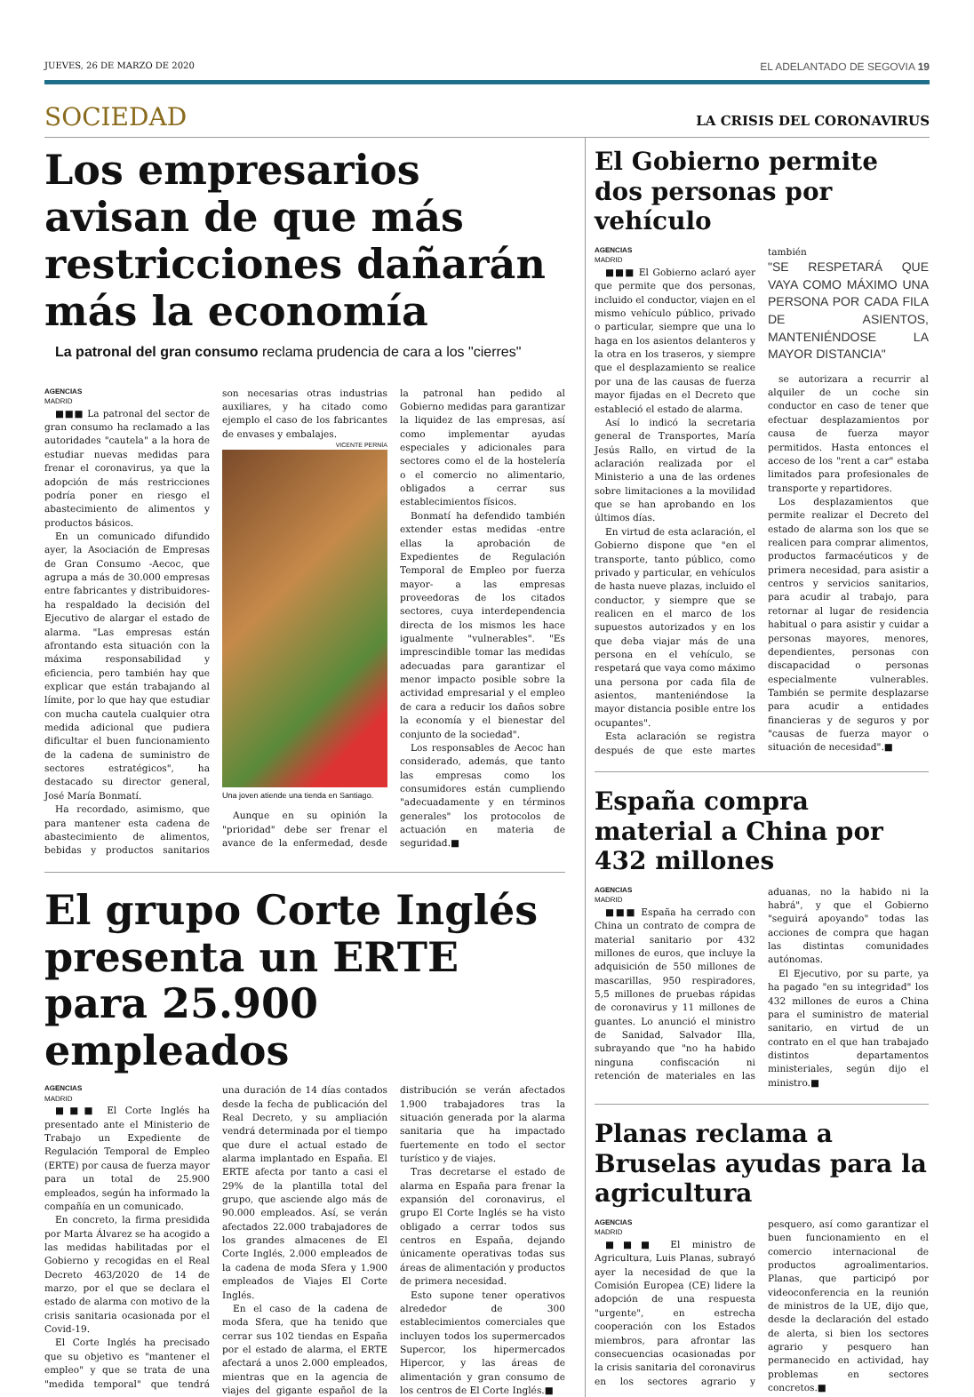JUEVES, 26 DE MARZO DE 2020 EL ADELANTADO DE SEGOVIA 19
SOCIEDAD LA CRISIS DEL CORONAVIRUS
Los empresarios avisan de que más restricciones dañarán más la economía
La patronal del gran consumo reclama prudencia de cara a los "cierres"
AGENCIAS
MADRID
■■■ La patronal del sector de gran consumo ha reclamado a las autoridades "cautela" a la hora de estudiar nuevas medidas para frenar el coronavirus, ya que la adopción de más restricciones podría poner en riesgo el abastecimiento de alimentos y productos básicos.
En un comunicado difundido ayer, la Asociación de Empresas de Gran Consumo -Aecoc, que agrupa a más de 30.000 empresas entre fabricantes y distribuidores- ha respaldado la decisión del Ejecutivo de alargar el estado de alarma. "Las empresas están afrontando esta situación con la máxima responsabilidad y eficiencia, pero también hay que explicar que están trabajando al límite, por lo que hay que estudiar con mucha cautela cualquier otra medida adicional que pudiera dificultar el buen funcionamiento de la cadena de suministro de sectores estratégicos", ha destacado su director general, José María Bonmatí.
Ha recordado, asimismo, que para mantener esta cadena de abastecimiento de alimentos, bebidas y productos sanitarios son necesarias otras industrias auxiliares, y ha citado como ejemplo el caso de los fabricantes de envases y embalajes.
VICENTE PERNÍA
Una joven atiende una tienda en Santiago.
Aunque en su opinión la "prioridad" debe ser frenar el avance de la enfermedad, desde la patronal han pedido al Gobierno medidas para garantizar la liquidez de las empresas, así como implementar ayudas especiales y adicionales para sectores como el de la hostelería o el comercio no alimentario, obligados a cerrar sus establecimientos físicos.
Bonmatí ha defendido también extender estas medidas -entre ellas la aprobación de Expedientes de Regulación Temporal de Empleo por fuerza mayor- a las empresas proveedoras de los citados sectores, cuya interdependencia directa de los mismos les hace igualmente "vulnerables". "Es imprescindible tomar las medidas adecuadas para garantizar el menor impacto posible sobre la actividad empresarial y el empleo de cara a reducir los daños sobre la economía y el bienestar del conjunto de la sociedad".
Los responsables de Aecoc han considerado, además, que tanto las empresas como los consumidores están cumpliendo "adecuadamente y en términos generales" los protocolos de actuación en materia de seguridad.■
El grupo Corte Inglés presenta un ERTE para 25.900 empleados
AGENCIAS
MADRID
■■■ El Corte Inglés ha presentado ante el Ministerio de Trabajo un Expediente de Regulación Temporal de Empleo (ERTE) por causa de fuerza mayor para un total de 25.900 empleados, según ha informado la compañía en un comunicado.
En concreto, la firma presidida por Marta Álvarez se ha acogido a las medidas habilitadas por el Gobierno y recogidas en el Real Decreto 463/2020 de 14 de marzo, por el que se declara el estado de alarma con motivo de la crisis sanitaria ocasionada por el Covid-19.
El Corte Inglés ha precisado que su objetivo es "mantener el empleo" y que se trata de una "medida temporal" que tendrá una duración de 14 días contados desde la fecha de publicación del Real Decreto, y su ampliación vendrá determinada por el tiempo que dure el actual estado de alarma implantado en España. El ERTE afecta por tanto a casi el 29% de la plantilla total del grupo, que asciende algo más de 90.000 empleados. Así, se verán afectados 22.000 trabajadores de los grandes almacenes de El Corte Inglés, 2.000 empleados de la cadena de moda Sfera y 1.900 empleados de Viajes El Corte Inglés.
En el caso de la cadena de moda Sfera, que ha tenido que cerrar sus 102 tiendas en España por el estado de alarma, el ERTE afectará a unos 2.000 empleados, mientras que en la agencia de viajes del gigante español de la distribución se verán afectados 1.900 trabajadores tras la situación generada por la alarma sanitaria que ha impactado fuertemente en todo el sector turístico y de viajes.
Tras decretarse el estado de alarma en España para frenar la expansión del coronavirus, el grupo El Corte Inglés se ha visto obligado a cerrar todos sus centros en España, dejando únicamente operativas todas sus áreas de alimentación y productos de primera necesidad.
Esto supone tener operativos alrededor de 300 establecimientos comerciales que incluyen todos los supermercados Supercor, los hipermercados Hipercor, y las áreas de alimentación y gran consumo de los centros de El Corte Inglés.■
El Gobierno permite dos personas por vehículo
AGENCIAS
MADRID
■■■ El Gobierno aclaró ayer que permite que dos personas, incluido el conductor, viajen en el mismo vehículo público, privado o particular, siempre que una lo haga en los asientos delanteros y la otra en los traseros, y siempre que el desplazamiento se realice por una de las causas de fuerza mayor fijadas en el Decreto que estableció el estado de alarma.
Así lo indicó la secretaria general de Transportes, María Jesús Rallo, en virtud de la aclaración realizada por el Ministerio a una de las ordenes sobre limitaciones a la movilidad que se han aprobando en los últimos días.
En virtud de esta aclaración, el Gobierno dispone que "en el transporte, tanto público, como privado y particular, en vehículos de hasta nueve plazas, incluido el conductor, y siempre que se realicen en el marco de los supuestos autorizados y en los que deba viajar más de una persona en el vehículo, se respetará que vaya como máximo una persona por cada fila de asientos, manteniéndose la mayor distancia posible entre los ocupantes".
Esta aclaración se registra después de que este martes también
"SE RESPETARÁ QUE VAYA COMO MÁXIMO UNA PERSONA POR CADA FILA DE ASIENTOS, MANTENIÉNDOSE LA MAYOR DISTANCIA"
se autorizara a recurrir al alquiler de un coche sin conductor en caso de tener que efectuar desplazamientos por causa de fuerza mayor permitidos. Hasta entonces el acceso de los "rent a car" estaba limitados para profesionales de transporte y repartidores.
Los desplazamientos que permite realizar el Decreto del estado de alarma son los que se realicen para comprar alimentos, productos farmacéuticos y de primera necesidad, para asistir a centros y servicios sanitarios, para acudir al trabajo, para retornar al lugar de residencia habitual o para asistir y cuidar a personas mayores, menores, dependientes, personas con discapacidad o personas especialmente vulnerables. También se permite desplazarse para acudir a entidades financieras y de seguros y por "causas de fuerza mayor o situación de necesidad".■
España compra material a China por 432 millones
AGENCIAS
MADRID
■■■ España ha cerrado con China un contrato de compra de material sanitario por 432 millones de euros, que incluye la adquisición de 550 millones de mascarillas, 950 respiradores, 5,5 millones de pruebas rápidas de coronavirus y 11 millones de guantes. Lo anunció el ministro de Sanidad, Salvador Illa, subrayando que "no ha habido ninguna confiscación ni retención de materiales en las aduanas, no la habido ni la habrá", y que el Gobierno "seguirá apoyando" todas las acciones de compra que hagan las distintas comunidades autónomas.
El Ejecutivo, por su parte, ya ha pagado "en su integridad" los 432 millones de euros a China para el suministro de material sanitario, en virtud de un contrato en el que han trabajado distintos departamentos ministeriales, según dijo el ministro.■
Planas reclama a Bruselas ayudas para la agricultura
AGENCIAS
MADRID
■■■ El ministro de Agricultura, Luis Planas, subrayó ayer la necesidad de que la Comisión Europea (CE) lidere la adopción de una respuesta "urgente", en estrecha cooperación con los Estados miembros, para afrontar las consecuencias ocasionadas por la crisis sanitaria del coronavirus en los sectores agrario y pesquero, así como garantizar el buen funcionamiento en el comercio internacional de productos agroalimentarios. Planas, que participó por videoconferencia en la reunión de ministros de la UE, dijo que, desde la declaración del estado de alerta, si bien los sectores agrario y pesquero han permanecido en actividad, hay problemas en sectores concretos.■